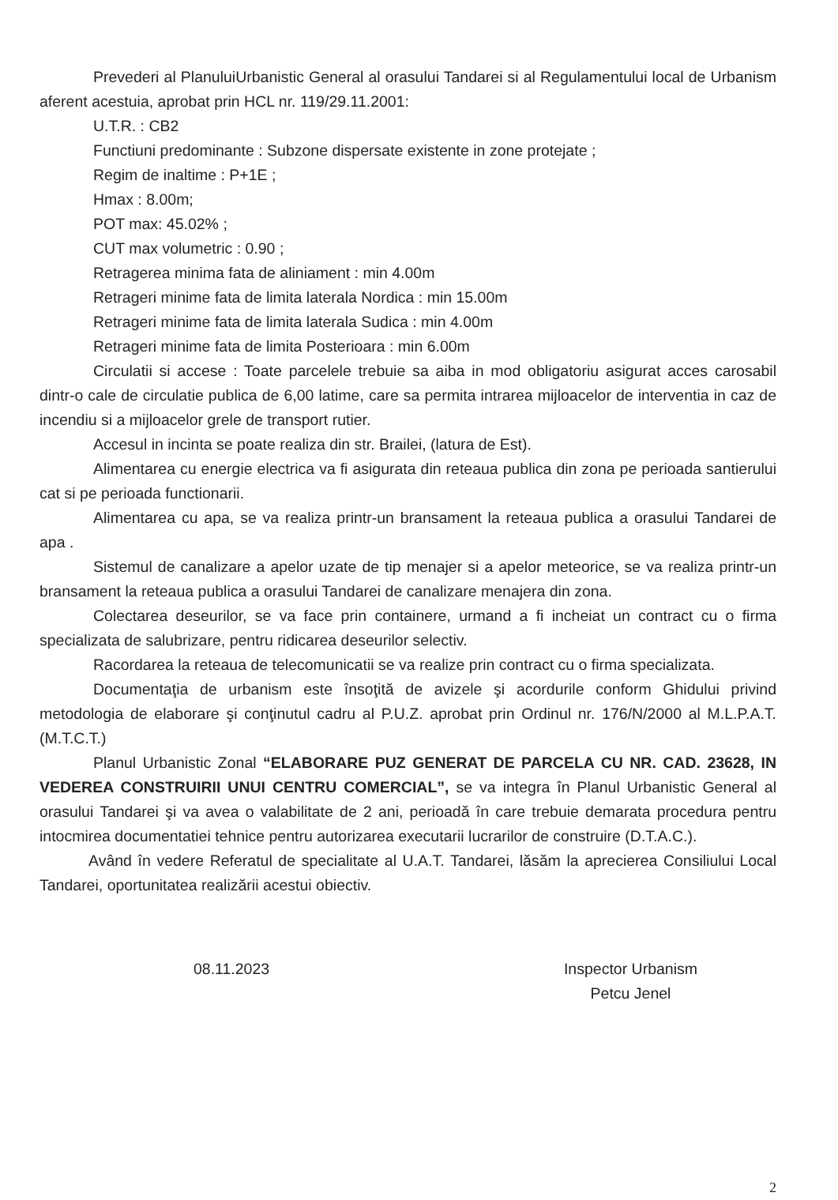Prevederi al PlanuluiUrbanistic General al orasului Tandarei si al Regulamentului local de Urbanism aferent acestuia, aprobat prin HCL nr. 119/29.11.2001:
U.T.R. : CB2
Functiuni predominante : Subzone dispersate existente in zone protejate ;
Regim de inaltime : P+1E ;
Hmax : 8.00m;
POT max: 45.02% ;
CUT max volumetric : 0.90 ;
Retragerea minima fata de aliniament : min 4.00m
Retrageri minime fata de limita laterala Nordica : min 15.00m
Retrageri minime fata de limita laterala Sudica : min 4.00m
Retrageri minime fata de limita Posterioara : min 6.00m
Circulatii si accese : Toate parcelele trebuie sa aiba in mod obligatoriu asigurat acces carosabil dintr-o cale de circulatie publica de 6,00 latime, care sa permita intrarea mijloacelor de interventia in caz de incendiu si a mijloacelor grele de transport rutier.
Accesul in incinta se poate realiza din str. Brailei, (latura de Est).
Alimentarea cu energie electrica va fi asigurata din reteaua publica din zona pe perioada santierului cat si pe perioada functionarii.
Alimentarea cu apa, se va realiza printr-un bransament la reteaua publica a orasului Tandarei de apa .
Sistemul de canalizare a apelor uzate de tip menajer si a apelor meteorice, se va realiza printr-un bransament la reteaua publica a orasului Tandarei de canalizare menajera din zona.
Colectarea deseurilor, se va face prin containere, urmand a fi incheiat un contract cu o firma specializata de salubrizare, pentru ridicarea deseurilor selectiv.
Racordarea la reteaua de telecomunicatii se va realize prin contract cu o firma specializata.
Documentaţia de urbanism este însoţită de avizele şi acordurile conform Ghidului privind metodologia de elaborare şi conţinutul cadru al P.U.Z. aprobat prin Ordinul nr. 176/N/2000 al M.L.P.A.T. (M.T.C.T.)
Planul Urbanistic Zonal “ELABORARE PUZ GENERAT DE PARCELA CU NR. CAD. 23628, IN VEDEREA CONSTRUIRII UNUI CENTRU COMERCIAL”, se va integra în Planul Urbanistic General al orasului Tandarei şi va avea o valabilitate de 2 ani, perioadă în care trebuie demarata procedura pentru intocmirea documentatiei tehnice pentru autorizarea executarii lucrarilor de construire (D.T.A.C.).
Având în vedere Referatul de specialitate al U.A.T. Tandarei, lăsăm la aprecierea Consiliului Local Tandarei, oportunitatea realizării acestui obiectiv.
08.11.2023 Inspector Urbanism
Petcu Jenel
2